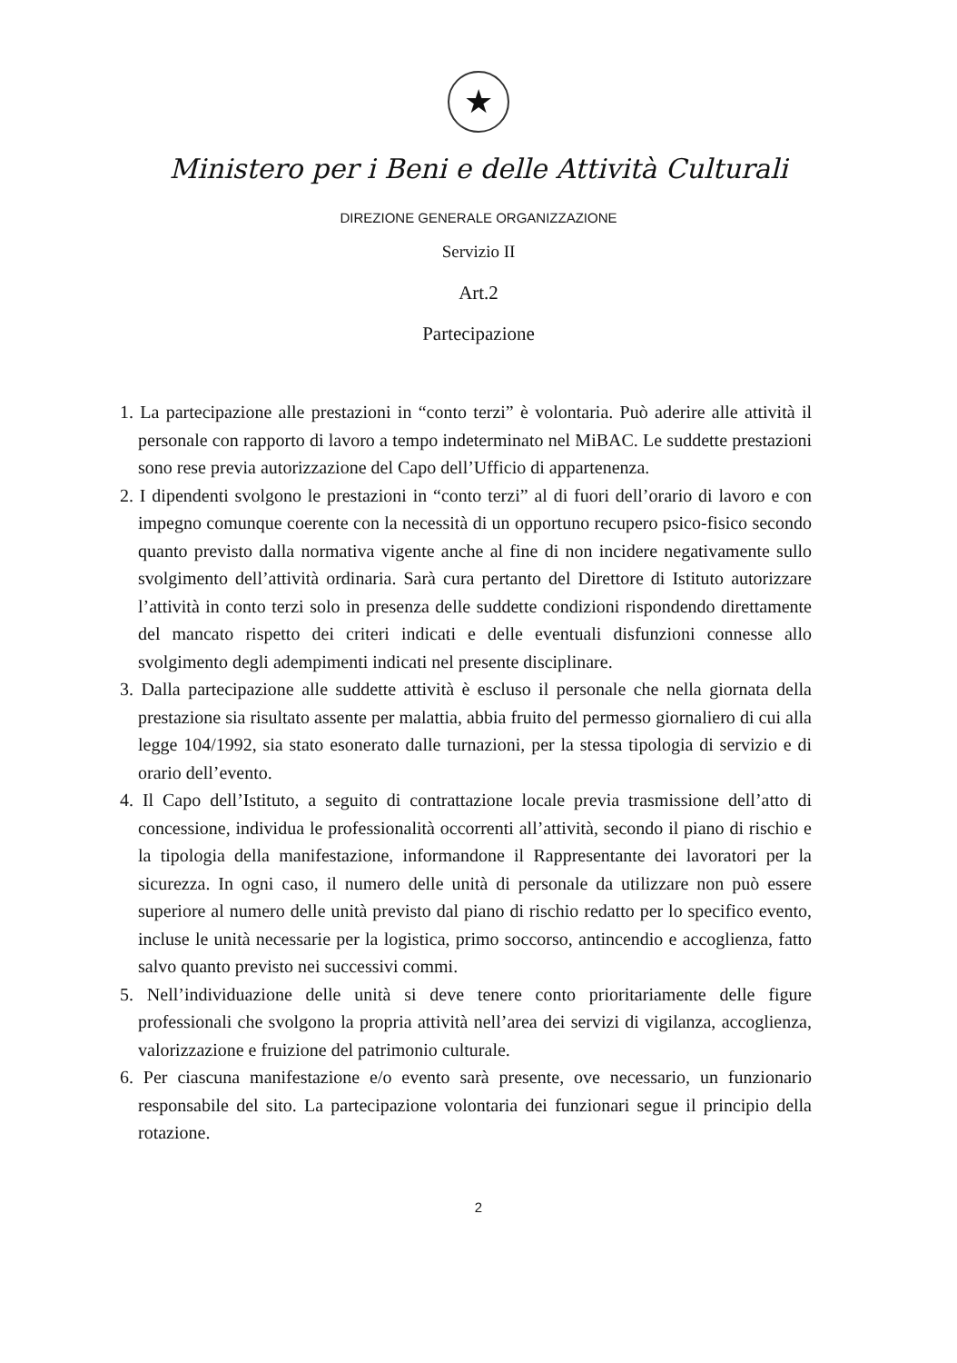★
Ministero per i Beni e delle Attività Culturali
DIREZIONE GENERALE ORGANIZZAZIONE
Servizio II
Art.2
Partecipazione
1. La partecipazione alle prestazioni in “conto terzi” è volontaria. Può aderire alle attività il personale con rapporto di lavoro a tempo indeterminato nel MiBAC. Le suddette prestazioni sono rese previa autorizzazione del Capo dell’Ufficio di appartenenza.
2. I dipendenti svolgono le prestazioni in “conto terzi” al di fuori dell’orario di lavoro e con impegno comunque coerente con la necessità di un opportuno recupero psico-fisico secondo quanto previsto dalla normativa vigente anche al fine di non incidere negativamente sullo svolgimento dell’attività ordinaria. Sarà cura pertanto del Direttore di Istituto autorizzare l’attività in conto terzi solo in presenza delle suddette condizioni rispondendo direttamente del mancato rispetto dei criteri indicati e delle eventuali disfunzioni connesse allo svolgimento degli adempimenti indicati nel presente disciplinare.
3. Dalla partecipazione alle suddette attività è escluso il personale che nella giornata della prestazione sia risultato assente per malattia, abbia fruito del permesso giornaliero di cui alla legge 104/1992, sia stato esonerato dalle turnazioni, per la stessa tipologia di servizio e di orario dell’evento.
4. Il Capo dell’Istituto, a seguito di contrattazione locale previa trasmissione dell’atto di concessione, individua le professionalità occorrenti all’attività, secondo il piano di rischio e la tipologia della manifestazione, informandone il Rappresentante dei lavoratori per la sicurezza. In ogni caso, il numero delle unità di personale da utilizzare non può essere superiore al numero delle unità previsto dal piano di rischio redatto per lo specifico evento, incluse le unità necessarie per la logistica, primo soccorso, antincendio e accoglienza, fatto salvo quanto previsto nei successivi commi.
5. Nell’individuazione delle unità si deve tenere conto prioritariamente delle figure professionali che svolgono la propria attività nell’area dei servizi di vigilanza, accoglienza, valorizzazione e fruizione del patrimonio culturale.
6. Per ciascuna manifestazione e/o evento sarà presente, ove necessario, un funzionario responsabile del sito. La partecipazione volontaria dei funzionari segue il principio della rotazione.
2